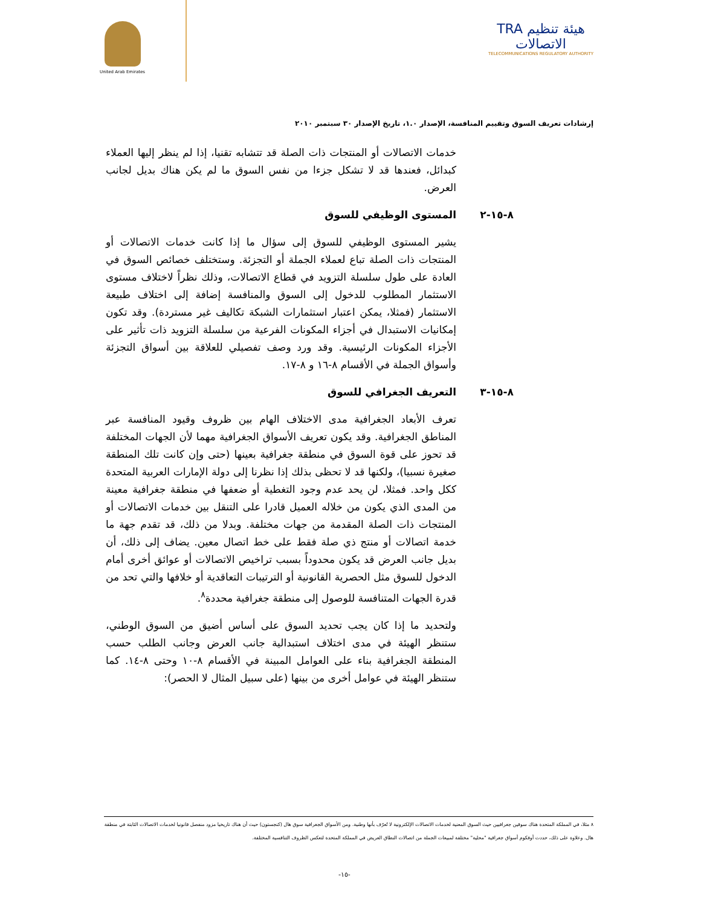United Arab Emirates
TRA هيئة تنظيم الاتصالات
TELECOMMUNICATIONS REGULATORY AUTHORITY
إرشادات تعريف السوق وتقييم المنافسة، الإصدار ١.٠، تاريخ الإصدار ٣٠ سبتمبر ٢٠١٠
خدمات الاتصالات أو المنتجات ذات الصلة قد تتشابه تقنيا، إذا لم ينظر إليها العملاء كبدائل، فعندها قد لا تشكل جزءا من نفس السوق ما لم يكن هناك بديل لجانب العرض.
٨-١٥-٢ المستوى الوظيفي للسوق
يشير المستوى الوظيفي للسوق إلى سؤال ما إذا كانت خدمات الاتصالات أو المنتجات ذات الصلة تباع لعملاء الجملة أو التجزئة. وستختلف خصائص السوق في العادة على طول سلسلة التزويد في قطاع الاتصالات، وذلك نظراً لاختلاف مستوى الاستثمار المطلوب للدخول إلى السوق والمنافسة إضافة إلى اختلاف طبيعة الاستثمار (فمثلا، يمكن اعتبار استثمارات الشبكة تكاليف غير مستردة). وقد تكون إمكانيات الاستبدال في أجزاء المكونات الفرعية من سلسلة التزويد ذات تأثير على الأجزاء المكونات الرئيسية. وقد ورد وصف تفصيلي للعلاقة بين أسواق التجزئة وأسواق الجملة في الأقسام ٨-١٦ و ٨-١٧.
٨-١٥-٣ التعريف الجغرافي للسوق
تعرف الأبعاد الجغرافية مدى الاختلاف الهام بين ظروف وقيود المنافسة عبر المناطق الجغرافية. وقد يكون تعريف الأسواق الجغرافية مهما لأن الجهات المختلفة قد تحوز على قوة السوق في منطقة جغرافية بعينها (حتى وإن كانت تلك المنطقة صغيرة نسبيا)، ولكنها قد لا تحظى بذلك إذا نظرنا إلى دولة الإمارات العربية المتحدة ككل واحد. فمثلا، لن يحد عدم وجود التغطية أو ضعفها في منطقة جغرافية معينة من المدى الذي يكون من خلاله العميل قادرا على التنقل بين خدمات الاتصالات أو المنتجات ذات الصلة المقدمة من جهات مختلفة. وبدلا من ذلك، قد تقدم جهة ما خدمة اتصالات أو منتج ذي صلة فقط على خط اتصال معين. يضاف إلى ذلك، أن بديل جانب العرض قد يكون محدوداً بسبب تراخيص الاتصالات أو عوائق أخرى أمام الدخول للسوق مثل الحصرية القانونية أو الترتيبات التعاقدية أو خلافها والتي تحد من قدرة الجهات المتنافسة للوصول إلى منطقة جغرافية محددة<sup>٨</sup>.
ولتحديد ما إذا كان يجب تحديد السوق على أساس أضيق من السوق الوطني، ستنظر الهيئة في مدى اختلاف استبدالية جانب العرض وجانب الطلب حسب المنطقة الجغرافية بناء على العوامل المبينة في الأقسام ٨-١٠ وحتى ٨-١٤. كما ستنظر الهيئة في عوامل أخرى من بينها (على سبيل المثال لا الحصر):
٨ مثلا، في المملكة المتحدة هناك سوقين جغرافيين حيث السوق المعنية لخدمات الاتصالات الإلكترونية لا تُعرّف بأنها وطنية. ومن الأسواق الجغرافية سوق هال (كنجستون) حيث أن هناك تاريخيا مزود منفصل قانونيا لخدمات الاتصالات الثابتة في منطقة هال. وعلاوة على ذلك، حددت أوفكوم أسواق جغرافية "محلية" مختلفة لمبيعات الجملة من اتصالات النطاق العريض في المملكة المتحدة لتعكس الظروف التنافسية المختلفة.
-١٥-